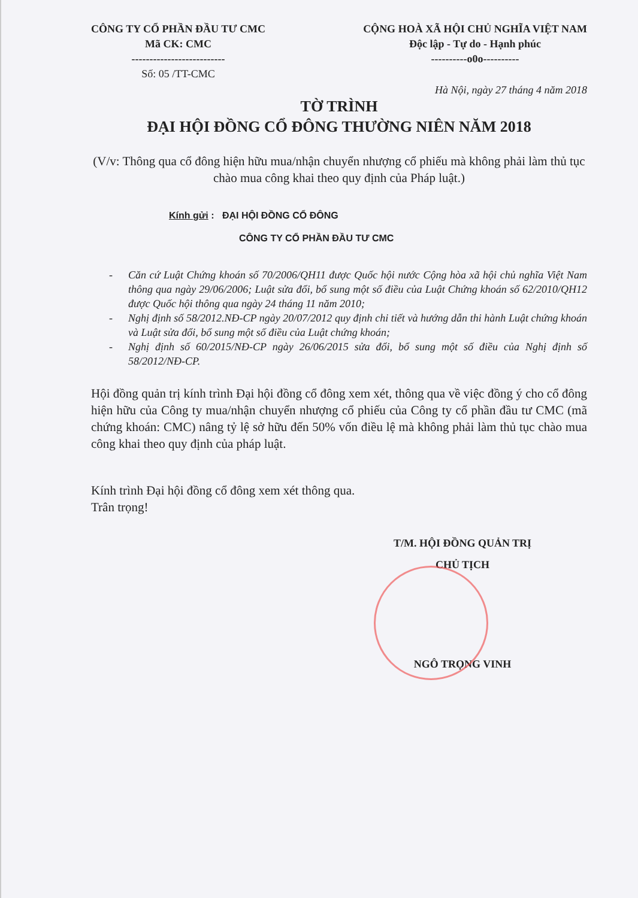CÔNG TY CỔ PHẦN ĐẦU TƯ CMC
Mã CK: CMC
--------------------------
Số: 05 /TT-CMC
CỘNG HOÀ XÃ HỘI CHỦ NGHĨA VIỆT NAM
Độc lập - Tự do - Hạnh phúc
----------o0o----------
Hà Nội, ngày 27 tháng 4 năm 2018
TỜ TRÌNH
ĐẠI HỘI ĐỒNG CỔ ĐÔNG THƯỜNG NIÊN NĂM 2018
(V/v: Thông qua cổ đông hiện hữu mua/nhận chuyển nhượng cổ phiếu mà không phải làm thủ tục chào mua công khai theo quy định của Pháp luật.)
Kính gửi : ĐẠI HỘI ĐỒNG CỔ ĐÔNG
CÔNG TY CỔ PHẦN ĐẦU TƯ CMC
- Căn cứ Luật Chứng khoán số 70/2006/QH11 được Quốc hội nước Cộng hòa xã hội chủ nghĩa Việt Nam thông qua ngày 29/06/2006; Luật sửa đổi, bổ sung một số điều của Luật Chứng khoán số 62/2010/QH12 được Quốc hội thông qua ngày 24 tháng 11 năm 2010;
- Nghị định số 58/2012.NĐ-CP ngày 20/07/2012 quy định chi tiết và hướng dẫn thi hành Luật chứng khoán và Luật sửa đổi, bổ sung một số điều của Luật chứng khoán;
- Nghị định số 60/2015/NĐ-CP ngày 26/06/2015 sửa đổi, bổ sung một số điều của Nghị định số 58/2012/NĐ-CP.
Hội đồng quản trị kính trình Đại hội đồng cổ đông xem xét, thông qua về việc đồng ý cho cổ đông hiện hữu của Công ty mua/nhận chuyển nhượng cổ phiếu của Công ty cổ phần đầu tư CMC (mã chứng khoán: CMC) nâng tỷ lệ sở hữu đến 50% vốn điều lệ mà không phải làm thủ tục chào mua công khai theo quy định của pháp luật.
Kính trình Đại hội đồng cổ đông xem xét thông qua.
Trân trọng!
T/M. HỘI ĐỒNG QUẢN TRỊ
CHỦ TỊCH
NGÔ TRỌNG VINH